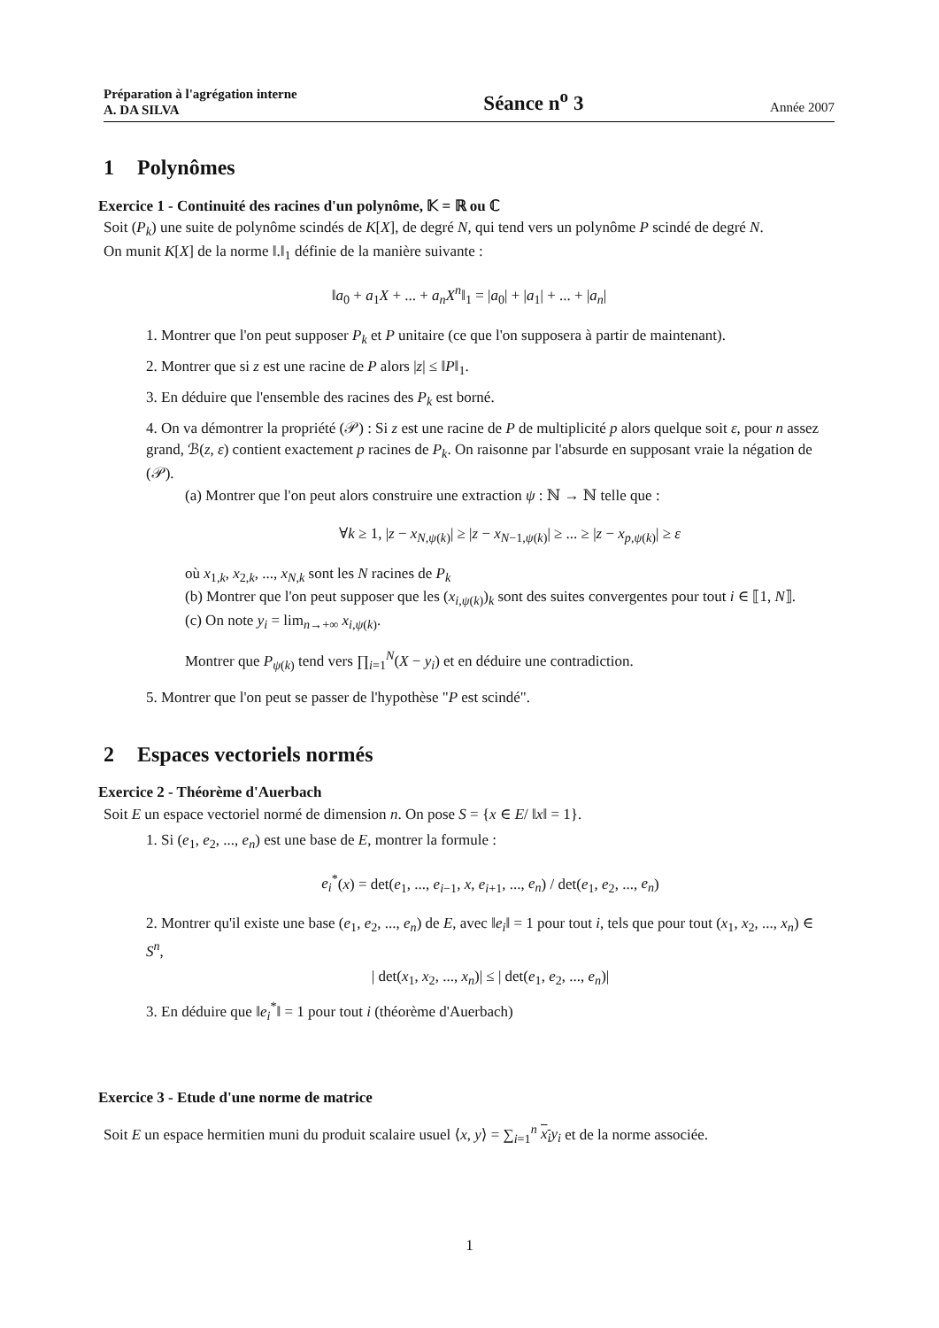Préparation à l'agrégation interne
A. DA SILVA Séance n<sup>o</sup> 3 Année 2007
1 Polynômes
Exercice 1 - Continuité des racines d'un polynôme, 𝕂 = ℝ ou ℂ
Soit (P<sub>k</sub>) une suite de polynôme scindés de K[X], de degré N, qui tend vers un polynôme P scindé de degré N.
On munit K[X] de la norme ‖.‖<sub>1</sub> définie de la manière suivante :
‖a<sub>0</sub> + a<sub>1</sub>X + ... + a<sub>n</sub>X<sup>n</sup>‖<sub>1</sub> = |a<sub>0</sub>| + |a<sub>1</sub>| + ... + |a<sub>n</sub>|
1. Montrer que l'on peut supposer P<sub>k</sub> et P unitaire (ce que l'on supposera à partir de maintenant).
2. Montrer que si z est une racine de P alors |z| ≤ ‖P‖<sub>1</sub>.
3. En déduire que l'ensemble des racines des P<sub>k</sub> est borné.
4. On va démontrer la propriété (𝒫) : Si z est une racine de P de multiplicité p alors quelque soit ε, pour n assez grand, ℬ(z, ε) contient exactement p racines de P<sub>k</sub>. On raisonne par l'absurde en supposant vraie la négation de (𝒫).
(a) Montrer que l'on peut alors construire une extraction ψ : ℕ → ℕ telle que :
∀k ≥ 1, |z − x<sub>N,ψ(k)</sub>| ≥ |z − x<sub>N−1,ψ(k)</sub>| ≥ ... ≥ |z − x<sub>p,ψ(k)</sub>| ≥ ε
où x<sub>1,k</sub>, x<sub>2,k</sub>, ..., x<sub>N,k</sub> sont les N racines de P<sub>k</sub>
(b) Montrer que l'on peut supposer que les (x<sub>i,ψ(k)</sub>)<sub>k</sub> sont des suites convergentes pour tout i ∈ ⟦1, N⟧.
(c) On note y<sub>i</sub> = lim<sub>n→+∞</sub> x<sub>i,ψ(k)</sub>.
Montrer que P<sub>ψ(k)</sub> tend vers ∏<sub>i=1</sub><sup>N</sup>(X − y<sub>i</sub>) et en déduire une contradiction.
5. Montrer que l'on peut se passer de l'hypothèse "P est scindé".
2 Espaces vectoriels normés
Exercice 2 - Théorème d'Auerbach
Soit E un espace vectoriel normé de dimension n. On pose S = {x ∈ E/ ‖x‖ = 1}.
1. Si (e<sub>1</sub>, e<sub>2</sub>, ..., e<sub>n</sub>) est une base de E, montrer la formule :
e<sub>i</sub><sup>*</sup>(x) = det(e<sub>1</sub>, ..., e<sub>i−1</sub>, x, e<sub>i+1</sub>, ..., e<sub>n</sub>) / det(e<sub>1</sub>, e<sub>2</sub>, ..., e<sub>n</sub>)
2. Montrer qu'il existe une base (e<sub>1</sub>, e<sub>2</sub>, ..., e<sub>n</sub>) de E, avec ‖e<sub>i</sub>‖ = 1 pour tout i, tels que pour tout (x<sub>1</sub>, x<sub>2</sub>, ..., x<sub>n</sub>) ∈ S<sup>n</sup>,
| det(x<sub>1</sub>, x<sub>2</sub>, ..., x<sub>n</sub>)| ≤ | det(e<sub>1</sub>, e<sub>2</sub>, ..., e<sub>n</sub>)|
3. En déduire que ‖e<sub>i</sub><sup>*</sup>‖ = 1 pour tout i (théorème d'Auerbach)
Exercice 3 - Etude d'une norme de matrice
Soit E un espace hermitien muni du produit scalaire usuel ⟨x, y⟩ = ∑<sub>i=1</sub><sup>n</sup> x<sub>i</sub> y<sub>i</sub> et de la norme associée.
1